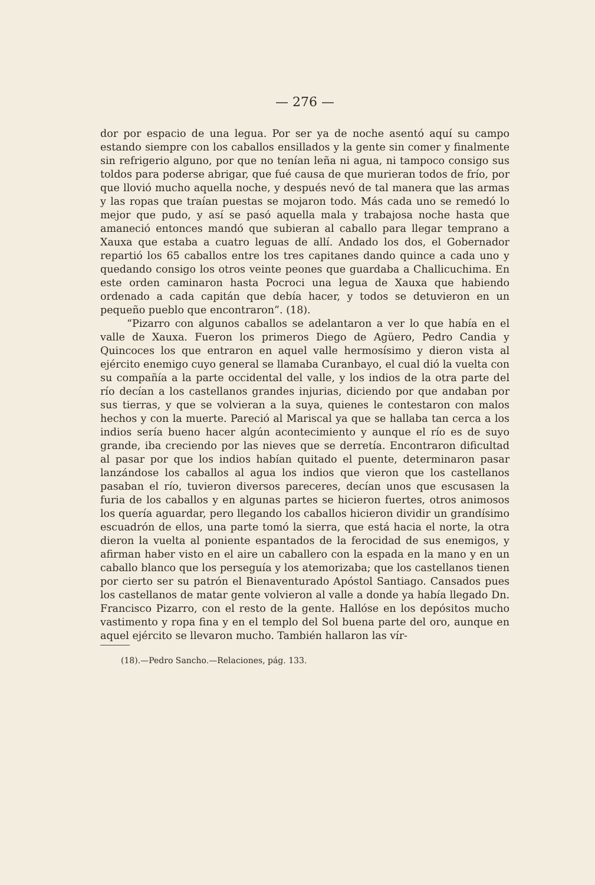— 276 —
dor por espacio de una legua. Por ser ya de noche asentó aquí su campo estando siempre con los caballos ensillados y la gente sin comer y finalmente sin refrigerio alguno, por que no tenían leña ni agua, ni tampoco consigo sus toldos para poderse abrigar, que fué causa de que murieran todos de frío, por que llovió mucho aquella noche, y después nevó de tal manera que las armas y las ropas que traían puestas se mojaron todo. Más cada uno se remedó lo mejor que pudo, y así se pasó aquella mala y trabajosa noche hasta que amaneció entonces mandó que subieran al caballo para llegar temprano a Xauxa que estaba a cuatro leguas de allí. Andado los dos, el Gobernador repartió los 65 caballos entre los tres capitanes dando quince a cada uno y quedando consigo los otros veinte peones que guardaba a Challicuchima. En este orden caminaron hasta Pocroci una legua de Xauxa que habiendo ordenado a cada capitán que debía hacer, y todos se detuvieron en un pequeño pueblo que encontraron”. (18).
“Pizarro con algunos caballos se adelantaron a ver lo que había en el valle de Xauxa. Fueron los primeros Diego de Agüero, Pedro Candia y Quincoces los que entraron en aquel valle hermosísimo y dieron vista al ejército enemigo cuyo general se llamaba Curanbayo, el cual dió la vuelta con su compañía a la parte occidental del valle, y los indios de la otra parte del río decían a los castellanos grandes injurias, diciendo por que andaban por sus tierras, y que se volvieran a la suya, quienes le contestaron con malos hechos y con la muerte. Pareció al Mariscal ya que se hallaba tan cerca a los indios sería bueno hacer algún acontecimiento y aunque el río es de suyo grande, iba creciendo por las nieves que se derretía. Encontraron dificultad al pasar por que los indios habían quitado el puente, determinaron pasar lanzándose los caballos al agua los indios que vieron que los castellanos pasaban el río, tuvieron diversos pareceres, decían unos que escusasen la furia de los caballos y en algunas partes se hicieron fuertes, otros animosos los quería aguardar, pero llegando los caballos hicieron dividir un grandísimo escuadrón de ellos, una parte tomó la sierra, que está hacia el norte, la otra dieron la vuelta al poniente espantados de la ferocidad de sus enemigos, y afirman haber visto en el aire un caballero con la espada en la mano y en un caballo blanco que los perseguía y los atemorizaba; que los castellanos tienen por cierto ser su patrón el Bienaventurado Apóstol Santiago. Cansados pues los castellanos de matar gente volvieron al valle a donde ya había llegado Dn. Francisco Pizarro, con el resto de la gente. Hallóse en los depósitos mucho vastimento y ropa fina y en el templo del Sol buena parte del oro, aunque en aquel ejército se llevaron mucho. También hallaron las vír-
(18).—Pedro Sancho.—Relaciones, pág. 133.